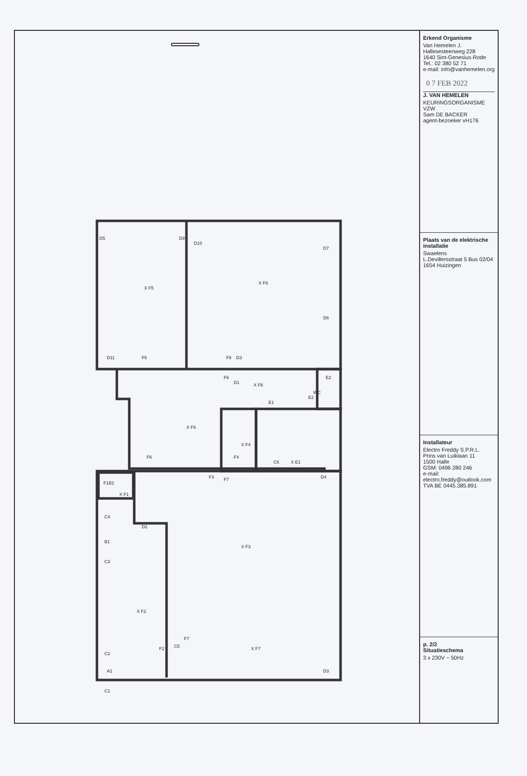D5
D9
D10
D7
X F5
X F8
D6
D11
F5
F8
D3
F6
D1
X F6
E2
WC
E1
E2
X F6
X F4
F6
F4
C6
X E1
F3
F7
D4
F1B2
X F1
C4
D2
B1
X F3
C3
X F2
F7
C5
F2
X F7
C2
A1
D3
C1
Erkend Organisme
Van Hemelen J.
Hallesesteenweg 228
1640 Sint-Genesius-Rode
Tel.: 02 380 52 71
e-mail: info@vanhemelen.org
0 7 FEB 2022
J. VAN HEMELEN
KEURINGSORGANISME VZW
Sam DE BACKER
agent-bezoeker vH176
Plaats van de elektrische installatie
Swaelens
L.Devillersstraat 5 Bus 02/04
1654 Huizingen
Installateur
Electro Freddy S.P.R.L.
Prins van Luiklaan 11
1500 Halle
GSM: 0496 280 246
e-mail: electro.freddy@outlook.com
TVA BE 0445.385.891
p. 2/2
Situatieschema
3 x 230V ~ 50Hz